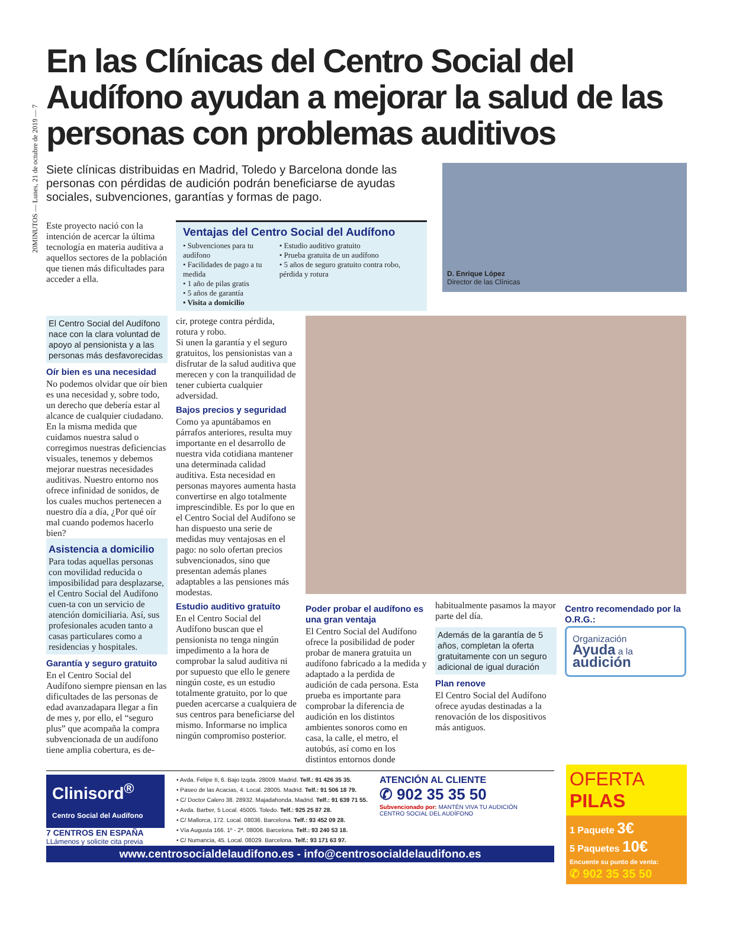20MINUTOS — Lunes, 21 de octubre de 2019 — 7
En las Clínicas del Centro Social del Audífono ayudan a mejorar la salud de las personas con problemas auditivos
Siete clínicas distribuidas en Madrid, Toledo y Barcelona donde las personas con pérdidas de audición podrán beneficiarse de ayudas sociales, subvenciones, garantías y formas de pago.
Este proyecto nació con la intención de acercar la última tecnología en materia auditiva a aquellos sectores de la población que tienen más dificultades para acceder a ella.
Ventajas del Centro Social del Audífono
• Subvenciones para tu audífono
• Facilidades de pago a tu medida
• 1 año de pilas gratis
• 5 años de garantía
• Visita a domicilio
• Estudio auditivo gratuito
• Prueba gratuita de un audífono
• 5 años de seguro gratuito contra robo, pérdida y rotura
D. Enrique López
Director de las Clínicas
El Centro Social del Audífono nace con la clara voluntad de apoyo al pensionista y a las personas más desfavorecidas
Oír bien es una necesidad
No podemos olvidar que oír bien es una necesidad y, sobre todo, un derecho que debería estar al alcance de cualquier ciudadano. En la misma medida que cuidamos nuestra salud o corregimos nuestras deficiencias visuales, tenemos y debemos mejorar nuestras necesidades auditivas. Nuestro entorno nos ofrece infinidad de sonidos, de los cuales muchos pertenecen a nuestro día a día, ¿Por qué oír mal cuando podemos hacerlo bien?
Asistencia a domicilio
Para todas aquellas personas con movilidad reducida o imposibilidad para desplazarse, el Centro Social del Audífono cuen-ta con un servicio de atención domiciliaria. Así, sus profesionales acuden tanto a casas particulares como a residencias y hospitales.
Garantía y seguro gratuito
En el Centro Social del Audífono siempre piensan en las dificultades de las personas de edad avanzadapara llegar a fin de mes y, por ello, el “seguro plus” que acompaña la compra subvencionada de un audífono tiene amplia cobertura, es de-
cir, protege contra pérdida, rotura y robo.
Si unen la garantía y el seguro gratuitos, los pensionistas van a disfrutar de la salud auditiva que merecen y con la tranquilidad de tener cubierta cualquier adversidad.
Bajos precios y seguridad
Como ya apuntábamos en párrafos anteriores, resulta muy importante en el desarrollo de nuestra vida cotidiana mantener una determinada calidad auditiva. Esta necesidad en personas mayores aumenta hasta convertirse en algo totalmente imprescindible. Es por lo que en el Centro Social del Audífono se han dispuesto una serie de medidas muy ventajosas en el pago: no solo ofertan precios subvencionados, sino que presentan además planes adaptables a las pensiones más modestas.
Estudio auditivo gratuíto
En el Centro Social del Audífono buscan que el pensionista no tenga ningún impedimento a la hora de comprobar la salud auditiva ni por supuesto que ello le genere ningún coste, es un estudio totalmente gratuito, por lo que pueden acercarse a cualquiera de sus centros para beneficiarse del mismo. Informarse no implica ningún compromiso posterior.
Poder probar el audífono es una gran ventaja
El Centro Social del Audífono ofrece la posibilidad de poder probar de manera gratuita un audífono fabricado a la medida y adaptado a la perdida de audición de cada persona. Esta prueba es importante para comprobar la diferencia de audición en los distintos ambientes sonoros como en casa, la calle, el metro, el autobús, así como en los distintos entornos donde
habitualmente pasamos la mayor parte del día.
Además de la garantía de 5 años, completan la oferta gratuitamente con un seguro adicional de igual duración
Plan renove
El Centro Social del Audífono ofrece ayudas destinadas a la renovación de los dispositivos más antiguos.
Centro recomendado por la O.R.G.:
Organización
Ayuda a la
audición
Clinisord<sup>®</sup>
Centro Social del Audífono
7 CENTROS EN ESPAÑA
LLámenos y solicite cita previa
• Avda. Felipe II, 6. Bajo Izqda. 28009. Madrid. Telf.: 91 426 35 35.
• Paseo de las Acacias, 4. Local. 28005. Madrid. Telf.: 91 506 18 79.
• C/ Doctor Calero 38. 28932. Majadahonda. Madrid. Telf.: 91 639 71 55.
• Avda. Barber, 5 Local. 45005. Toledo. Telf.: 925 25 87 28.
• C/ Mallorca, 172. Local. 08036. Barcelona. Telf.: 93 452 09 28.
• Vía Augusta 166. 1º - 2ª. 08006. Barcelona. Telf.: 93 240 53 18.
• C/ Numancia, 45. Local. 08029. Barcelona. Telf.: 93 171 63 97.
ATENCIÓN AL CLIENTE
✆ 902 35 35 50
Subvencionado por: MANTÉN VIVA TU AUDICIÓN
CENTRO SOCIAL DEL AUDÍFONO
www.centrosocialdelaudifono.es - info@centrosocialdelaudifono.es
OFERTA
PILAS
1 Paquete 3€
5 Paquetes 10€
Encuente su punto de venta:
✆ 902 35 35 50